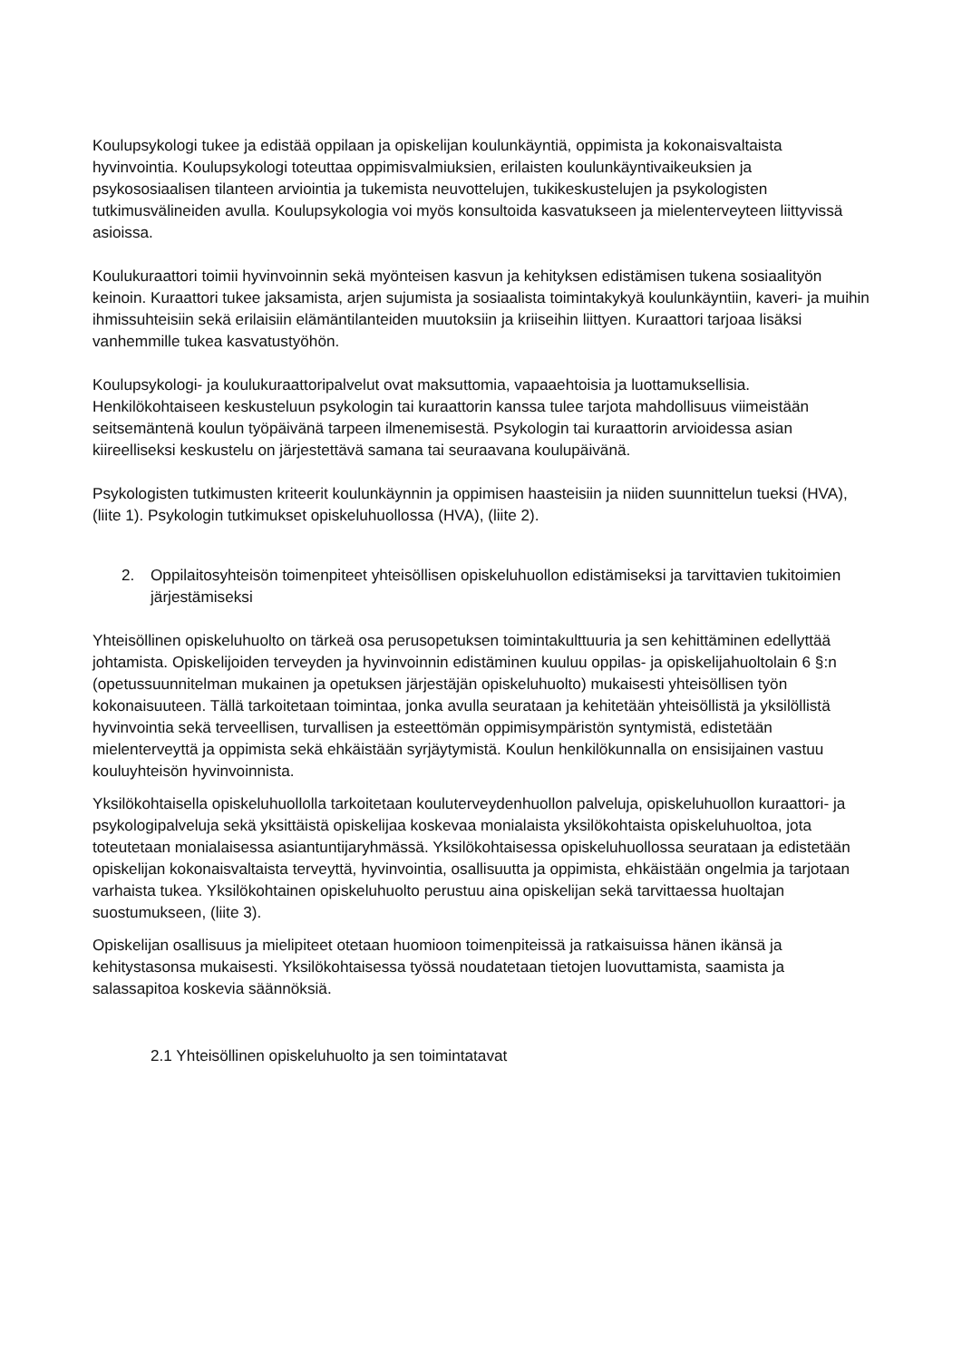Koulupsykologi tukee ja edistää oppilaan ja opiskelijan koulunkäyntiä, oppimista ja kokonaisvaltaista hyvinvointia. Koulupsykologi toteuttaa oppimisvalmiuksien, erilaisten koulunkäyntivaikeuksien ja psykososiaalisen tilanteen arviointia ja tukemista neuvottelujen, tukikeskustelujen ja psykologisten tutkimusvälineiden avulla. Koulupsykologia voi myös konsultoida kasvatukseen ja mielenterveyteen liittyvissä asioissa.
Koulukuraattori toimii hyvinvoinnin sekä myönteisen kasvun ja kehityksen edistämisen tukena sosiaalityön keinoin. Kuraattori tukee jaksamista, arjen sujumista ja sosiaalista toimintakykyä koulunkäyntiin, kaveri- ja muihin ihmissuhteisiin sekä erilaisiin elämäntilanteiden muutoksiin ja kriiseihin liittyen. Kuraattori tarjoaa lisäksi vanhemmille tukea kasvatustyöhön.
Koulupsykologi- ja koulukuraattoripalvelut ovat maksuttomia, vapaaehtoisia ja luottamuksellisia. Henkilökohtaiseen keskusteluun psykologin tai kuraattorin kanssa tulee tarjota mahdollisuus viimeistään seitsemäntenä koulun työpäivänä tarpeen ilmenemisestä. Psykologin tai kuraattorin arvioidessa asian kiireelliseksi keskustelu on järjestettävä samana tai seuraavana koulupäivänä.
Psykologisten tutkimusten kriteerit koulunkäynnin ja oppimisen haasteisiin ja niiden suunnittelun tueksi (HVA), (liite 1). Psykologin tutkimukset opiskeluhuollossa (HVA), (liite 2).
2. Oppilaitosyhteisön toimenpiteet yhteisöllisen opiskeluhuollon edistämiseksi ja tarvittavien tukitoimien järjestämiseksi
Yhteisöllinen opiskeluhuolto on tärkeä osa perusopetuksen toimintakulttuuria ja sen kehittäminen edellyttää johtamista. Opiskelijoiden terveyden ja hyvinvoinnin edistäminen kuuluu oppilas- ja opiskelijahuoltolain 6 §:n (opetussuunnitelman mukainen ja opetuksen järjestäjän opiskeluhuolto) mukaisesti yhteisöllisen työn kokonaisuuteen. Tällä tarkoitetaan toimintaa, jonka avulla seurataan ja kehitetään yhteisöllistä ja yksilöllistä hyvinvointia sekä terveellisen, turvallisen ja esteettömän oppimisympäristön syntymistä, edistetään mielenterveyttä ja oppimista sekä ehkäistään syrjäytymistä. Koulun henkilökunnalla on ensisijainen vastuu kouluyhteisön hyvinvoinnista.
Yksilökohtaisella opiskeluhuollolla tarkoitetaan kouluterveydenhuollon palveluja, opiskeluhuollon kuraattori- ja psykologipalveluja sekä yksittäistä opiskelijaa koskevaa monialaista yksilökohtaista opiskeluhuoltoa, jota toteutetaan monialaisessa asiantuntijaryhmässä. Yksilökohtaisessa opiskeluhuollossa seurataan ja edistetään opiskelijan kokonaisvaltaista terveyttä, hyvinvointia, osallisuutta ja oppimista, ehkäistään ongelmia ja tarjotaan varhaista tukea. Yksilökohtainen opiskeluhuolto perustuu aina opiskelijan sekä tarvittaessa huoltajan suostumukseen, (liite 3).
Opiskelijan osallisuus ja mielipiteet otetaan huomioon toimenpiteissä ja ratkaisuissa hänen ikänsä ja kehitystasonsa mukaisesti. Yksilökohtaisessa työssä noudatetaan tietojen luovuttamista, saamista ja salassapitoa koskevia säännöksiä.
2.1 Yhteisöllinen opiskeluhuolto ja sen toimintatavat